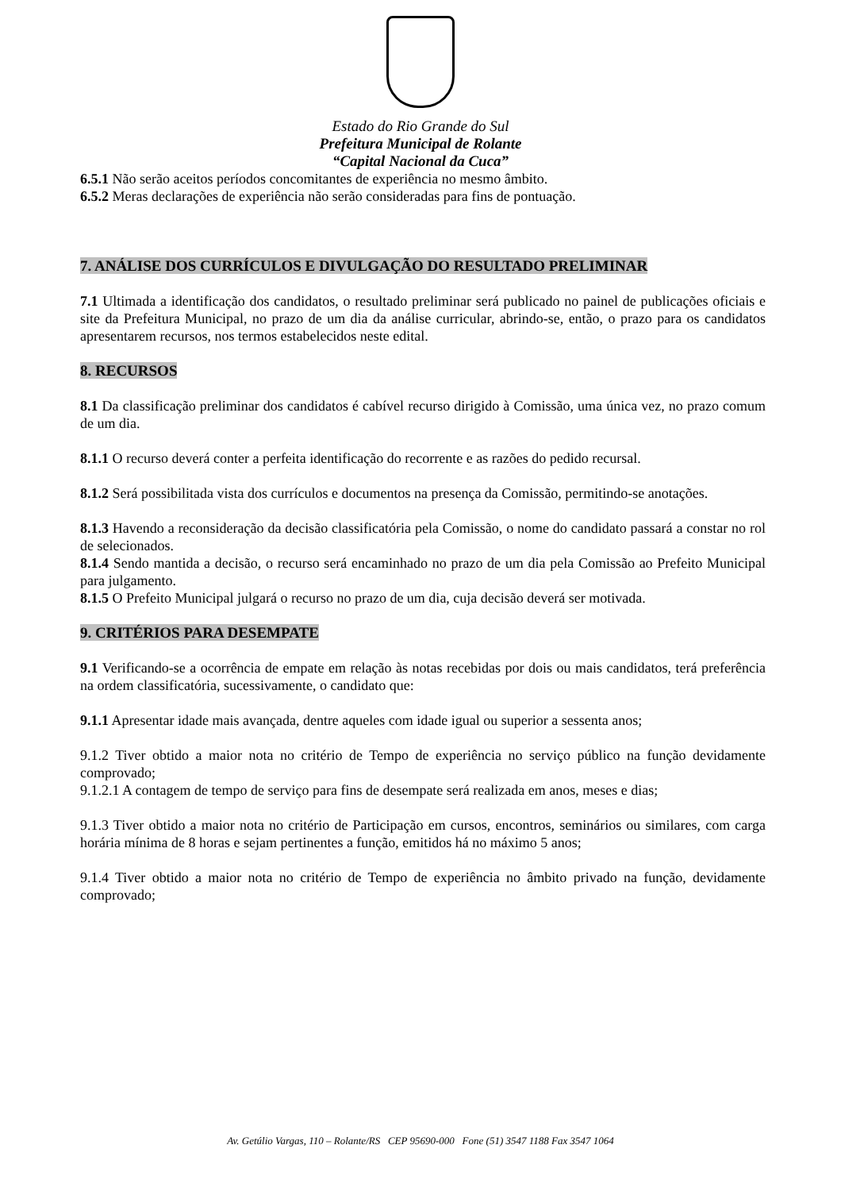Estado do Rio Grande do Sul
Prefeitura Municipal de Rolante
“Capital Nacional da Cuca”
6.5.1 Não serão aceitos períodos concomitantes de experiência no mesmo âmbito.
6.5.2 Meras declarações de experiência não serão consideradas para fins de pontuação.
7. ANÁLISE DOS CURRÍCULOS E DIVULGAÇÃO DO RESULTADO PRELIMINAR
7.1 Ultimada a identificação dos candidatos, o resultado preliminar será publicado no painel de publicações oficiais e site da Prefeitura Municipal, no prazo de um dia da análise curricular, abrindo-se, então, o prazo para os candidatos apresentarem recursos, nos termos estabelecidos neste edital.
8. RECURSOS
8.1 Da classificação preliminar dos candidatos é cabível recurso dirigido à Comissão, uma única vez, no prazo comum de um dia.
8.1.1 O recurso deverá conter a perfeita identificação do recorrente e as razões do pedido recursal.
8.1.2 Será possibilitada vista dos currículos e documentos na presença da Comissão, permitindo-se anotações.
8.1.3 Havendo a reconsideração da decisão classificatória pela Comissão, o nome do candidato passará a constar no rol de selecionados.
8.1.4 Sendo mantida a decisão, o recurso será encaminhado no prazo de um dia pela Comissão ao Prefeito Municipal para julgamento.
8.1.5 O Prefeito Municipal julgará o recurso no prazo de um dia, cuja decisão deverá ser motivada.
9. CRITÉRIOS PARA DESEMPATE
9.1 Verificando-se a ocorrência de empate em relação às notas recebidas por dois ou mais candidatos, terá preferência na ordem classificatória, sucessivamente, o candidato que:
9.1.1 Apresentar idade mais avançada, dentre aqueles com idade igual ou superior a sessenta anos;
9.1.2 Tiver obtido a maior nota no critério de Tempo de experiência no serviço público na função devidamente comprovado;
9.1.2.1 A contagem de tempo de serviço para fins de desempate será realizada em anos, meses e dias;
9.1.3 Tiver obtido a maior nota no critério de Participação em cursos, encontros, seminários ou similares, com carga horária mínima de 8 horas e sejam pertinentes a função, emitidos há no máximo 5 anos;
9.1.4 Tiver obtido a maior nota no critério de Tempo de experiência no âmbito privado na função, devidamente comprovado;
Av. Getúlio Vargas, 110 – Rolante/RS CEP 95690-000 Fone (51) 3547 1188 Fax 3547 1064